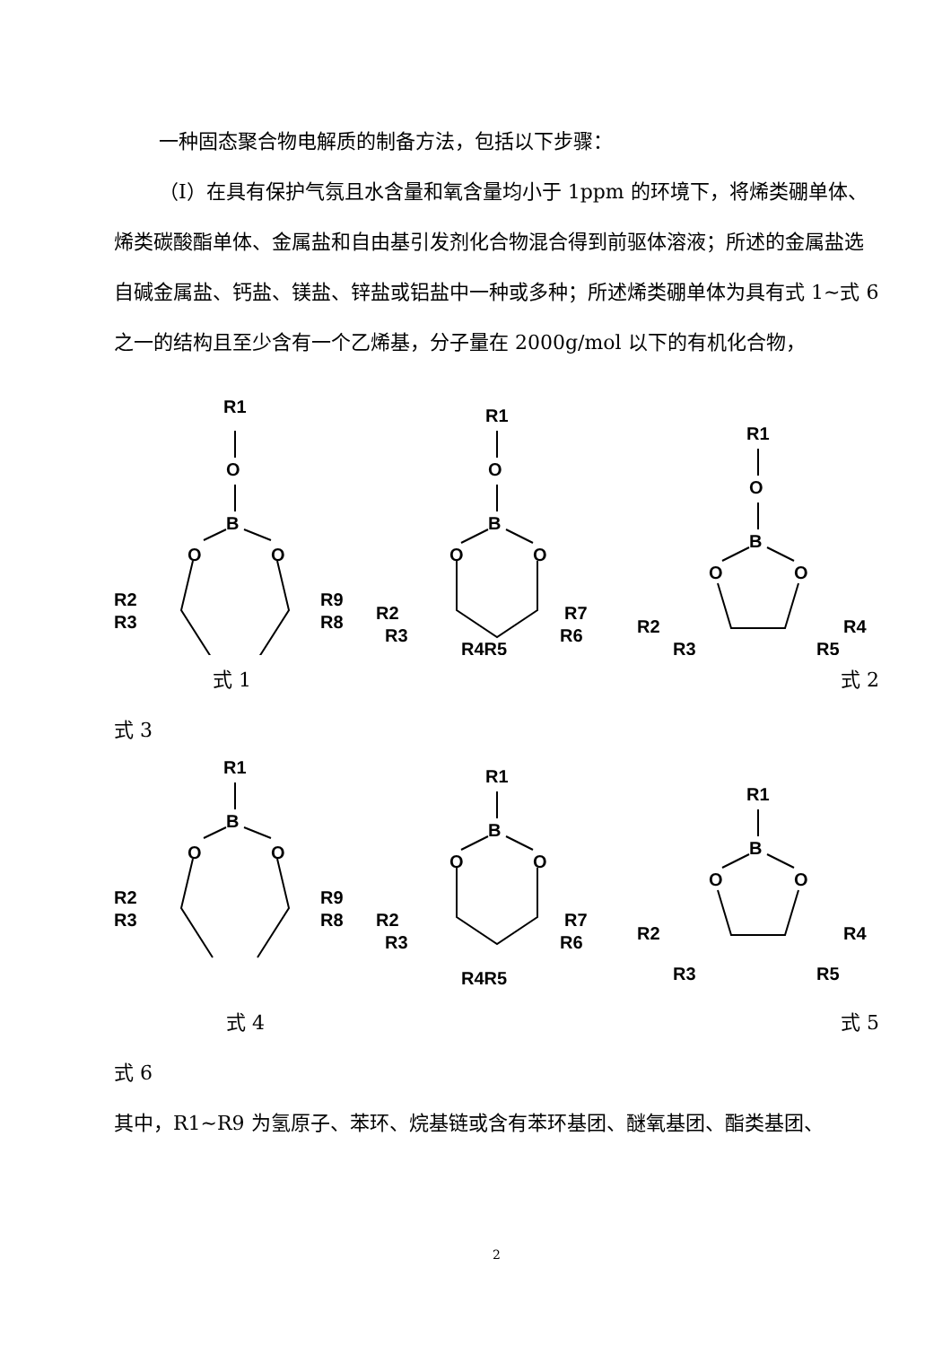一种固态聚合物电解质的制备方法，包括以下步骤：
（Ⅰ）在具有保护气氛且水含量和氧含量均小于 1ppm 的环境下，将烯类硼单体、烯类碳酸酯单体、金属盐和自由基引发剂化合物混合得到前驱体溶液；所述的金属盐选自碱金属盐、钙盐、镁盐、锌盐或铝盐中一种或多种；所述烯类硼单体为具有式 1~式 6 之一的结构且至少含有一个乙烯基，分子量在 2000g/mol 以下的有机化合物，
R1
O
B
O
O
R2
R3
R9
R8
R1
O
B
O
O
R2
R3
R7
R6
R4R5
R1
O
B
O
O
R2
R4
R3
R5
式 1 式 2
式 3
R1
B
O
O
R2
R3
R9
R8
R1
B
O
O
R2
R3
R7
R6
R4R5
R1
B
O
O
R2
R4
R3
R5
式 4 式 5
式 6
其中，R1~R9 为氢原子、苯环、烷基链或含有苯环基团、醚氧基团、酯类基团、
2